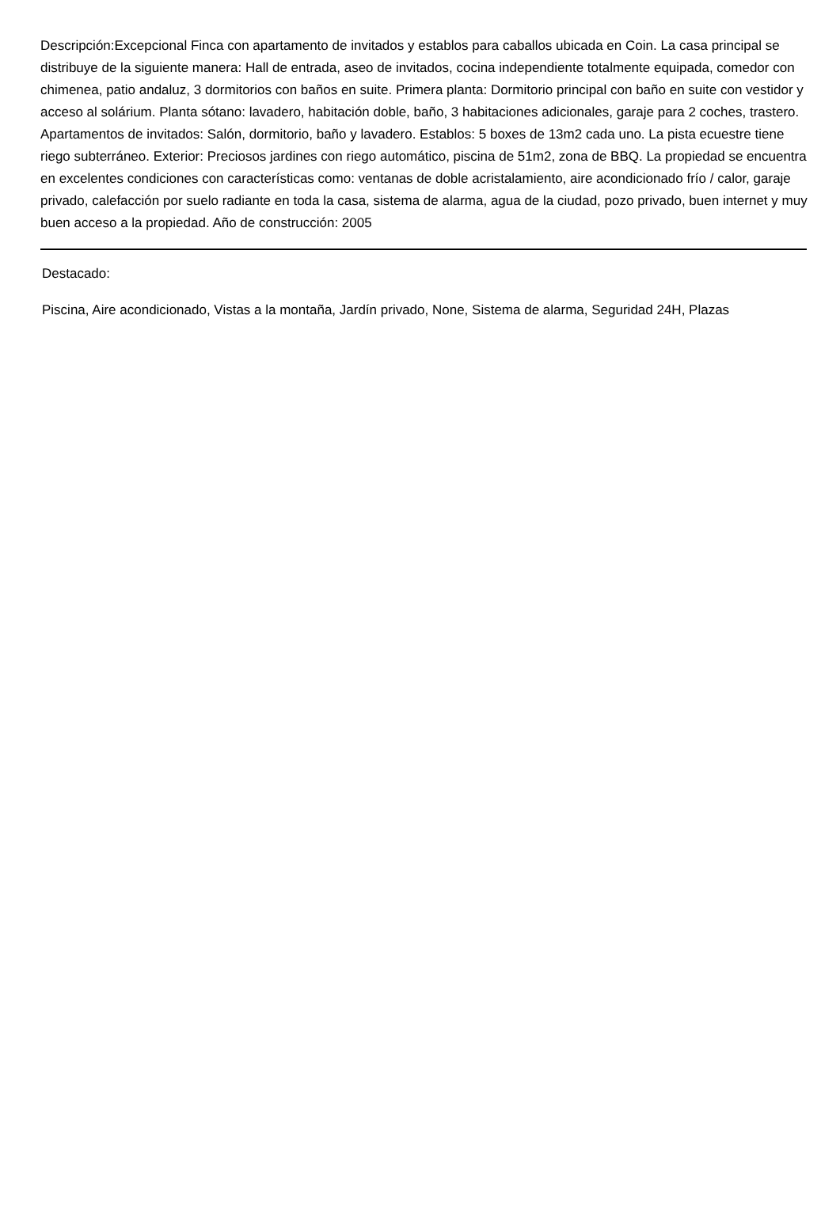Descripción:Excepcional Finca con apartamento de invitados y establos para caballos ubicada en Coin. La casa principal se distribuye de la siguiente manera: Hall de entrada, aseo de invitados, cocina independiente totalmente equipada, comedor con chimenea, patio andaluz, 3 dormitorios con baños en suite. Primera planta: Dormitorio principal con baño en suite con vestidor y acceso al solárium. Planta sótano: lavadero, habitación doble, baño, 3 habitaciones adicionales, garaje para 2 coches, trastero. Apartamentos de invitados: Salón, dormitorio, baño y lavadero. Establos: 5 boxes de 13m2 cada uno. La pista ecuestre tiene riego subterráneo. Exterior: Preciosos jardines con riego automático, piscina de 51m2, zona de BBQ. La propiedad se encuentra en excelentes condiciones con características como: ventanas de doble acristalamiento, aire acondicionado frío / calor, garaje privado, calefacción por suelo radiante en toda la casa, sistema de alarma, agua de la ciudad, pozo privado, buen internet y muy buen acceso a la propiedad. Año de construcción: 2005
Destacado:
Piscina, Aire acondicionado, Vistas a la montaña, Jardín privado, None, Sistema de alarma, Seguridad 24H, Plazas